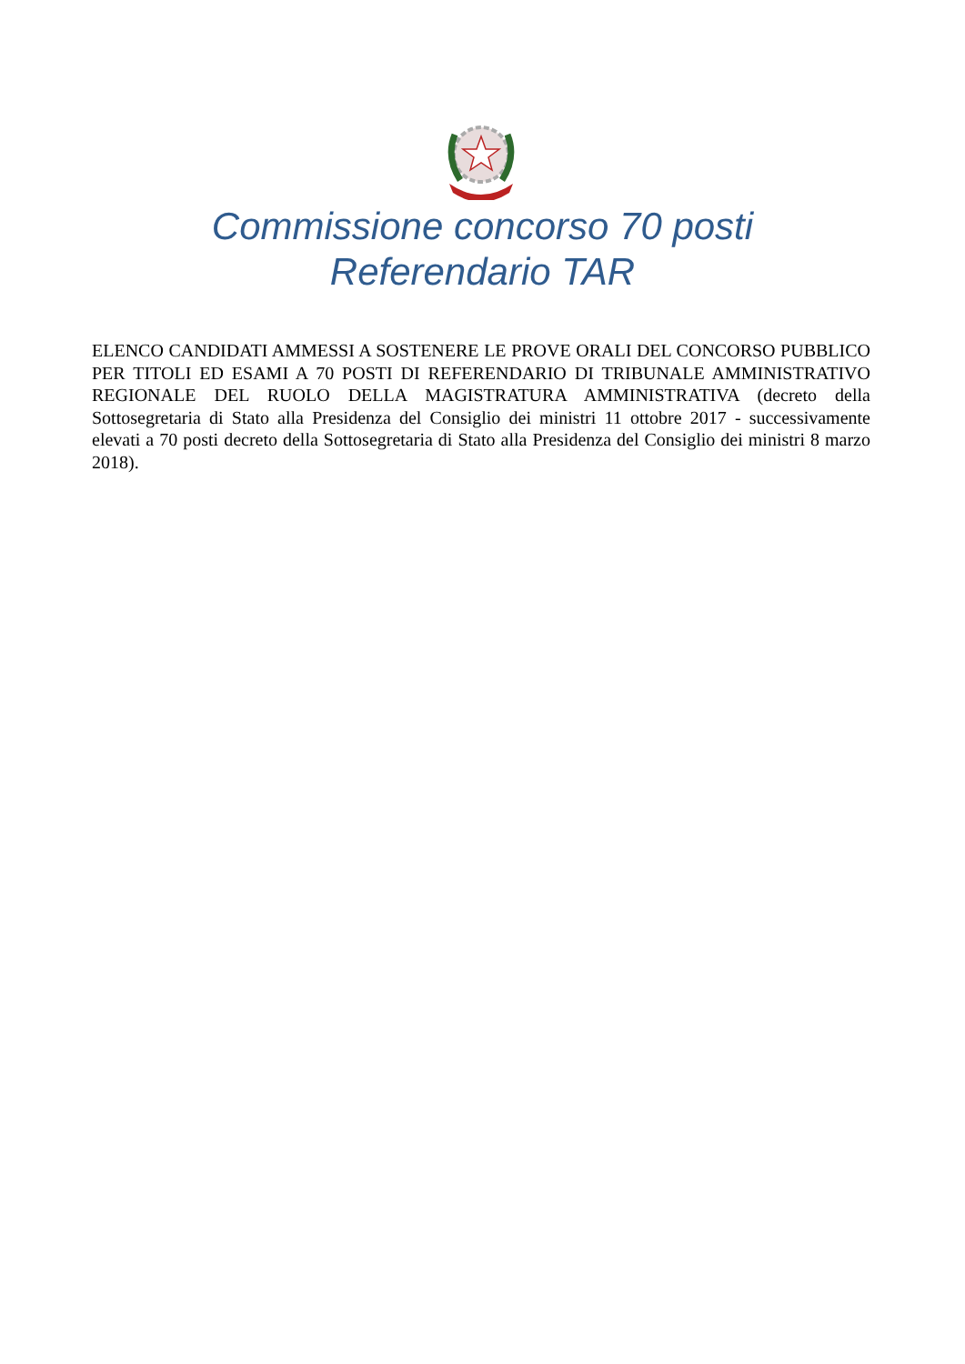Commissione concorso 70 posti
Referendario TAR
ELENCO CANDIDATI AMMESSI A SOSTENERE LE PROVE ORALI DEL CONCORSO PUBBLICO PER TITOLI ED ESAMI A 70 POSTI DI REFERENDARIO DI TRIBUNALE AMMINISTRATIVO REGIONALE DEL RUOLO DELLA MAGISTRATURA AMMINISTRATIVA (decreto della Sottosegretaria di Stato alla Presidenza del Consiglio dei ministri 11 ottobre 2017 - successivamente elevati a 70 posti decreto della Sottosegretaria di Stato alla Presidenza del Consiglio dei ministri 8 marzo 2018).